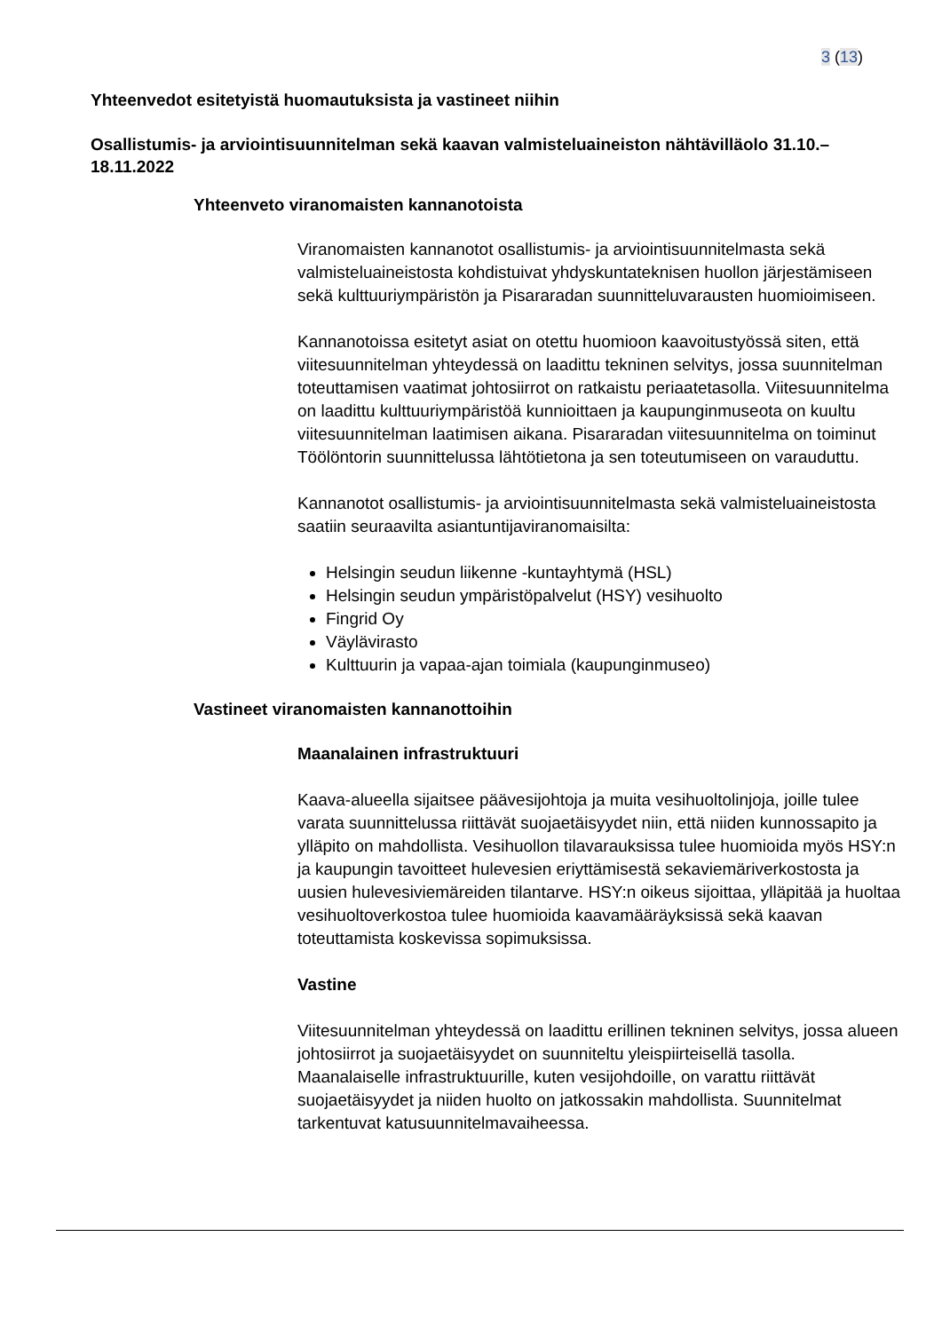3 (13)
Yhteenvedot esitetyistä huomautuksista ja vastineet niihin
Osallistumis- ja arviointisuunnitelman sekä kaavan valmisteluaineiston nähtävilläolo 31.10.–18.11.2022
Yhteenveto viranomaisten kannanotoista
Viranomaisten kannanotot osallistumis- ja arviointisuunnitelmasta sekä valmisteluaineistosta kohdistuivat yhdyskuntateknisen huollon järjestämiseen sekä kulttuuriympäristön ja Pisararadan suunnitteluvarausten huomioimiseen.
Kannanotoissa esitetyt asiat on otettu huomioon kaavoitustyössä siten, että viitesuunnitelman yhteydessä on laadittu tekninen selvitys, jossa suunnitelman toteuttamisen vaatimat johtosiirrot on ratkaistu periaatetasolla. Viitesuunnitelma on laadittu kulttuuriympäristöä kunnioittaen ja kaupunginmuseota on kuultu viitesuunnitelman laatimisen aikana. Pisararadan viitesuunnitelma on toiminut Töölöntorin suunnittelussa lähtötietona ja sen toteutumiseen on varauduttu.
Kannanotot osallistumis- ja arviointisuunnitelmasta sekä valmisteluaineistosta saatiin seuraavilta asiantuntijaviranomaisilta:
Helsingin seudun liikenne -kuntayhtymä (HSL)
Helsingin seudun ympäristöpalvelut (HSY) vesihuolto
Fingrid Oy
Väylävirasto
Kulttuurin ja vapaa-ajan toimiala (kaupunginmuseo)
Vastineet viranomaisten kannanottoihin
Maanalainen infrastruktuuri
Kaava-alueella sijaitsee päävesijohtoja ja muita vesihuoltolinjoja, joille tulee varata suunnittelussa riittävät suojaetäisyydet niin, että niiden kunnossapito ja ylläpito on mahdollista. Vesihuollon tilavarauksissa tulee huomioida myös HSY:n ja kaupungin tavoitteet hulevesien eriyttämisestä sekaviemäriverkostosta ja uusien hulevesiviemäreiden tilantarve. HSY:n oikeus sijoittaa, ylläpitää ja huoltaa vesihuoltoverkostoa tulee huomioida kaavamääräyksissä sekä kaavan toteuttamista koskevissa sopimuksissa.
Vastine
Viitesuunnitelman yhteydessä on laadittu erillinen tekninen selvitys, jossa alueen johtosiirrot ja suojaetäisyydet on suunniteltu yleispiirteisellä tasolla. Maanalaiselle infrastruktuurille, kuten vesijohdoille, on varattu riittävät suojaetäisyydet ja niiden huolto on jatkossakin mahdollista. Suunnitelmat tarkentuvat katusuunnitelmavaiheessa.